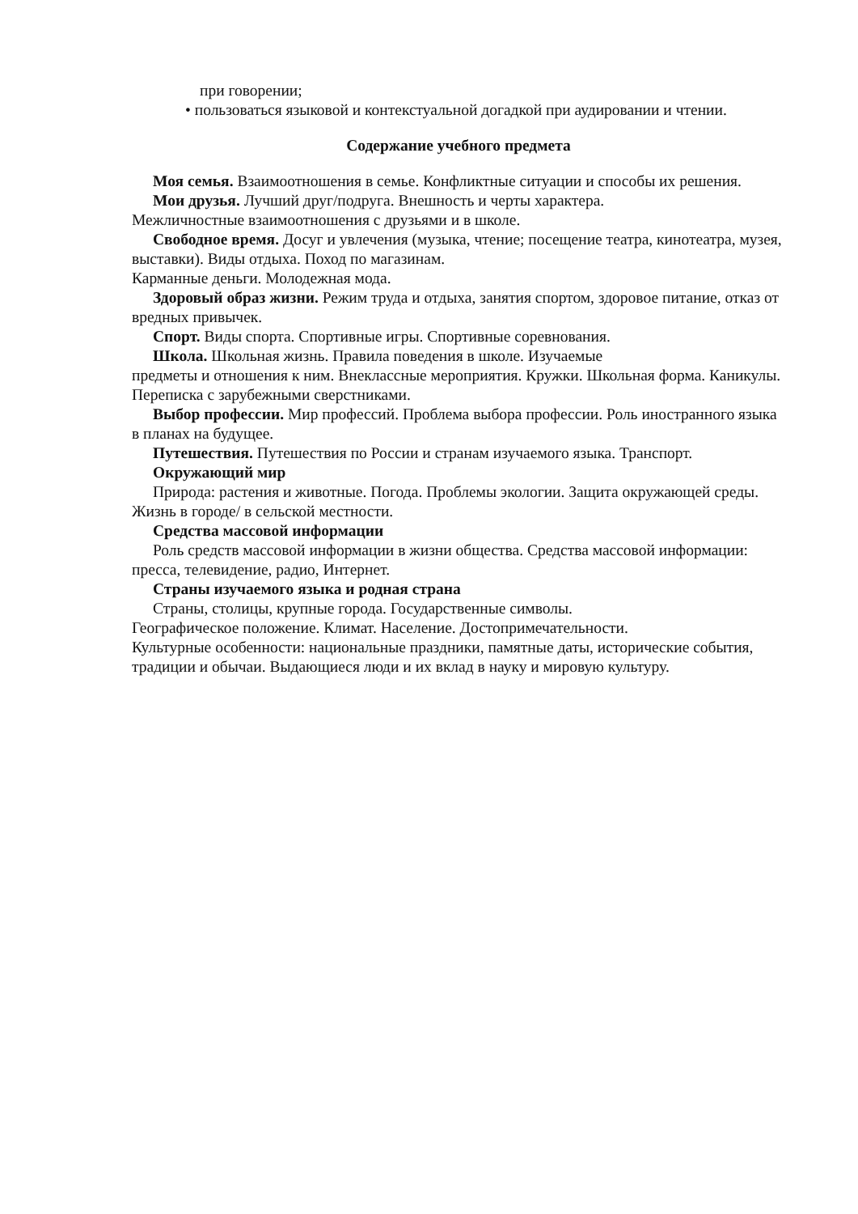при говорении;
• пользоваться языковой и контекстуальной догадкой при аудировании и чтении.
Содержание учебного предмета
Моя семья. Взаимоотношения в семье. Конфликтные ситуации и способы их решения.
Мои друзья. Лучший друг/подруга. Внешность и черты характера.
Межличностные взаимоотношения с друзьями и в школе.
Свободное время. Досуг и увлечения (музыка, чтение; посещение театра, кинотеатра, музея, выставки). Виды отдыха. Поход по магазинам.
Карманные деньги. Молодежная мода.
Здоровый образ жизни. Режим труда и отдыха, занятия спортом, здоровое питание, отказ от вредных привычек.
Спорт. Виды спорта. Спортивные игры. Спортивные соревнования.
Школа. Школьная жизнь. Правила поведения в школе. Изучаемые
предметы и отношения к ним. Внеклассные мероприятия. Кружки. Школьная форма. Каникулы. Переписка с зарубежными сверстниками.
Выбор профессии. Мир профессий. Проблема выбора профессии. Роль иностранного языка в планах на будущее.
Путешествия. Путешествия по России и странам изучаемого языка. Транспорт.
Окружающий мир
Природа: растения и животные. Погода. Проблемы экологии. Защита окружающей среды. Жизнь в городе/ в сельской местности.
Средства массовой информации
Роль средств массовой информации в жизни общества. Средства массовой информации: пресса, телевидение, радио, Интернет.
Страны изучаемого языка и родная страна
Страны, столицы, крупные города. Государственные символы.
Географическое положение. Климат. Население. Достопримечательности.
Культурные особенности: национальные праздники, памятные даты, исторические события, традиции и обычаи. Выдающиеся люди и их вклад в науку и мировую культуру.